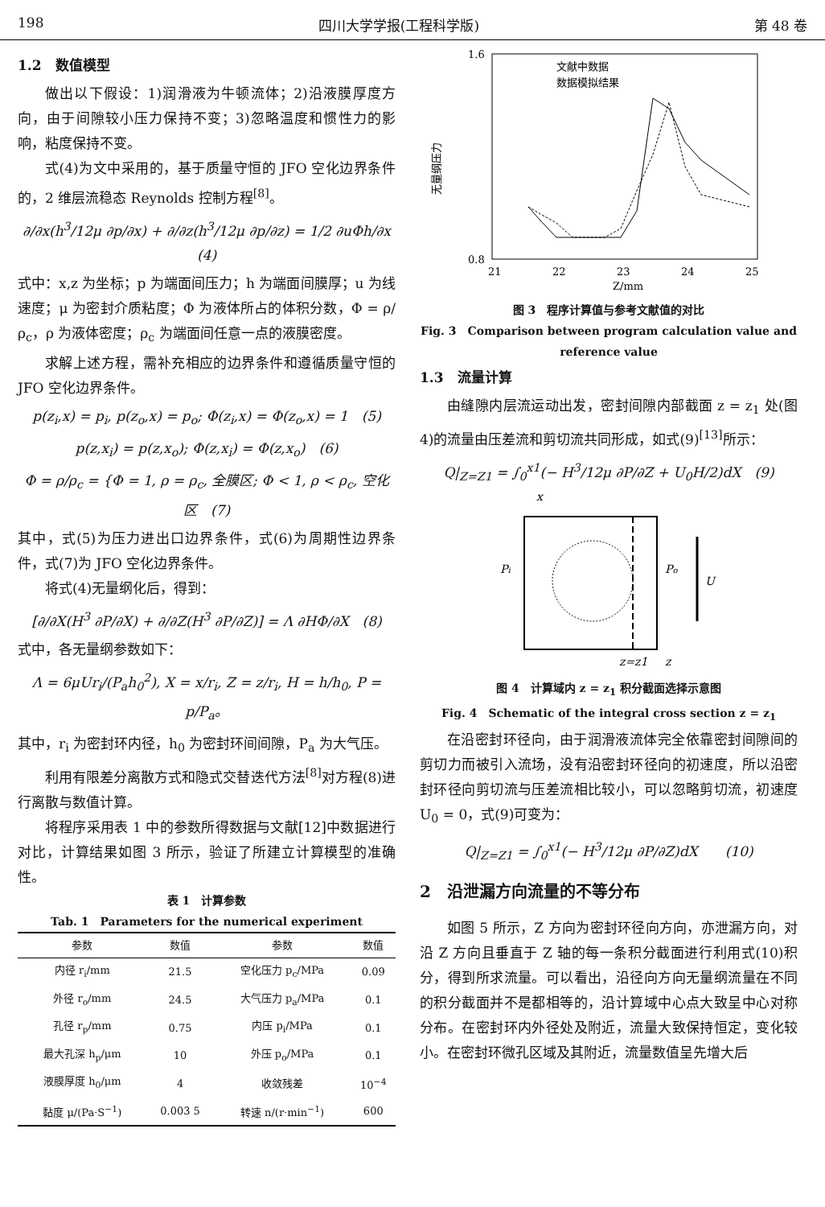198 四川大学学报(工程科学版) 第 48 卷
1.2　数值模型
做出以下假设：1)润滑液为牛顿流体；2)沿液膜厚度方向，由于间隙较小压力保持不变；3)忽略温度和惯性力的影响，粘度保持不变。
式(4)为文中采用的，基于质量守恒的 JFO 空化边界条件的，2 维层流稳态 Reynolds 控制方程<sup>[8]</sup>。
∂/∂x(h<sup>3</sup>/12μ ∂p/∂x) + ∂/∂z(h<sup>3</sup>/12μ ∂p/∂z) = 1/2 ∂uΦh/∂x　　(4)
式中：x,z 为坐标；p 为端面间压力；h 为端面间膜厚；u 为线速度；μ 为密封介质粘度；Φ 为液体所占的体积分数，Φ = ρ/ρ<sub>c</sub>，ρ 为液体密度；ρ<sub>c</sub> 为端面间任意一点的液膜密度。
求解上述方程，需补充相应的边界条件和遵循质量守恒的 JFO 空化边界条件。
p(z<sub>i</sub>,x) = p<sub>i</sub>, p(z<sub>o</sub>,x) = p<sub>o</sub>; Φ(z<sub>i</sub>,x) = Φ(z<sub>o</sub>,x) = 1　(5)
p(z,x<sub>i</sub>) = p(z,x<sub>o</sub>); Φ(z,x<sub>i</sub>) = Φ(z,x<sub>o</sub>)　(6)
Φ = ρ/ρ<sub>c</sub> = {Φ = 1, ρ = ρ<sub>c</sub>, 全膜区; Φ < 1, ρ < ρ<sub>c</sub>, 空化区　(7)
其中，式(5)为压力进出口边界条件，式(6)为周期性边界条件，式(7)为 JFO 空化边界条件。
将式(4)无量纲化后，得到：
[∂/∂X(H<sup>3</sup> ∂P/∂X) + ∂/∂Z(H<sup>3</sup> ∂P/∂Z)] = Λ ∂HΦ/∂X　(8)
式中，各无量纲参数如下：
Λ = 6μUr<sub>i</sub>/(P<sub>a</sub>h<sub>0</sub><sup>2</sup>), X = x/r<sub>i</sub>, Z = z/r<sub>i</sub>, H = h/h<sub>0</sub>, P = p/P<sub>a</sub>。
其中，r<sub>i</sub> 为密封环内径，h<sub>0</sub> 为密封环间间隙，P<sub>a</sub> 为大气压。
利用有限差分离散方式和隐式交替迭代方法<sup>[8]</sup>对方程(8)进行离散与数值计算。
将程序采用表 1 中的参数所得数据与文献[12]中数据进行对比，计算结果如图 3 所示，验证了所建立计算模型的准确性。
表 1　计算参数
Tab. 1　Parameters for the numerical experiment
| 参数 | 数值 | 参数 | 数值 |
| --- | --- | --- | --- |
| 内径 r<sub>i</sub>/mm | 21.5 | 空化压力 p<sub>c</sub>/MPa | 0.09 |
| 外径 r<sub>o</sub>/mm | 24.5 | 大气压力 p<sub>a</sub>/MPa | 0.1 |
| 孔径 r<sub>p</sub>/mm | 0.75 | 内压 p<sub>i</sub>/MPa | 0.1 |
| 最大孔深 h<sub>p</sub>/μm | 10 | 外压 p<sub>o</sub>/MPa | 0.1 |
| 液膜厚度 h<sub>0</sub>/μm | 4 | 收敛残差 | 10<sup>−4</sup> |
| 黏度 μ/(Pa·S<sup>−1</sup>) | 0.003 5 | 转速 n/(r·min<sup>−1</sup>) | 600 |
无量纲压力
1.6
0.8
21
22
23
24
25
Z/mm
文献中数据
数据模拟结果
图 3　程序计算值与参考文献值的对比
Fig. 3　Comparison between program calculation value and reference value
1.3　流量计算
由缝隙内层流运动出发，密封间隙内部截面 z = z<sub>1</sub> 处(图 4)的流量由压差流和剪切流共同形成，如式(9)<sup>[13]</sup>所示：
Q|<sub>Z=Z1</sub> = ∫<sub>0</sub><sup>x1</sup>(− H<sup>3</sup>/12μ ∂P/∂Z + U<sub>0</sub>H/2)dX　(9)
x
Pi
Po
U
z=z1
z
图 4　计算域内 z = z<sub>1</sub> 积分截面选择示意图
Fig. 4　Schematic of the integral cross section z = z<sub>1</sub>
在沿密封环径向，由于润滑液流体完全依靠密封间隙间的剪切力而被引入流场，没有沿密封环径向的初速度，所以沿密封环径向剪切流与压差流相比较小，可以忽略剪切流，初速度 U<sub>0</sub> = 0，式(9)可变为：
Q|<sub>Z=Z1</sub> = ∫<sub>0</sub><sup>x1</sup>(− H<sup>3</sup>/12μ ∂P/∂Z)dX　　(10)
2　沿泄漏方向流量的不等分布
如图 5 所示，Z 方向为密封环径向方向，亦泄漏方向，对沿 Z 方向且垂直于 Z 轴的每一条积分截面进行利用式(10)积分，得到所求流量。可以看出，沿径向方向无量纲流量在不同的积分截面并不是都相等的，沿计算域中心点大致呈中心对称分布。在密封环内外径处及附近，流量大致保持恒定，变化较小。在密封环微孔区域及其附近，流量数值呈先增大后